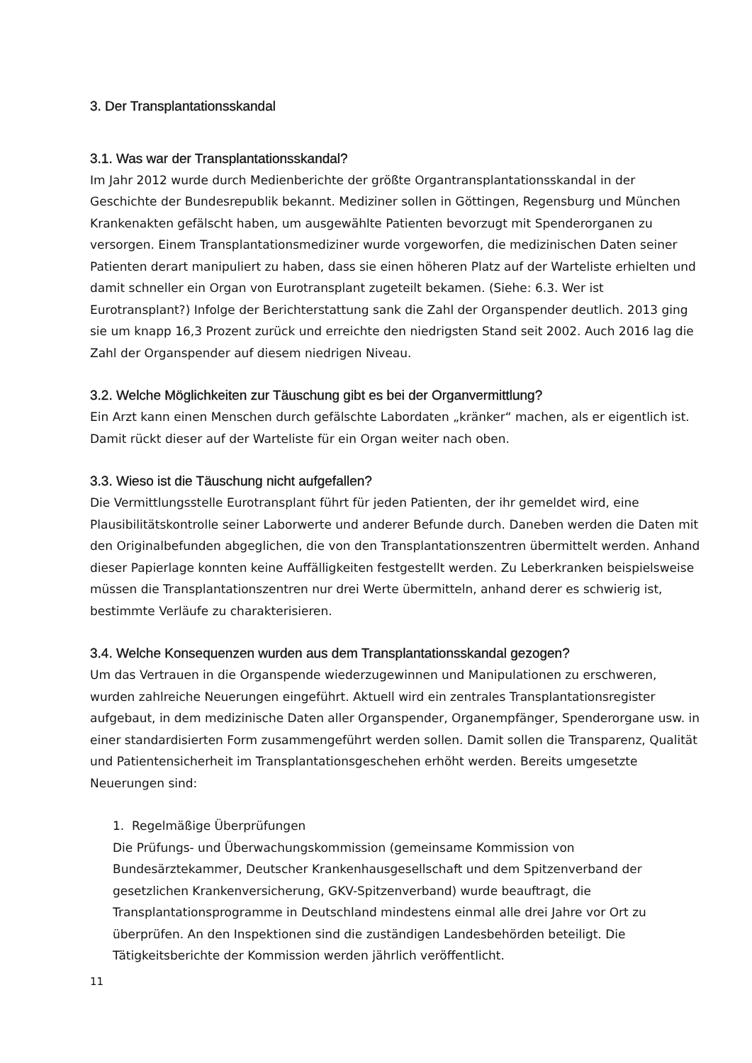3. Der Transplantationsskandal
3.1. Was war der Transplantationsskandal?
Im Jahr 2012 wurde durch Medienberichte der größte Organtransplantationsskandal in der Geschichte der Bundesrepublik bekannt. Mediziner sollen in Göttingen, Regensburg und München Krankenakten gefälscht haben, um ausgewählte Patienten bevorzugt mit Spenderorganen zu versorgen. Einem Transplantationsmediziner wurde vorgeworfen, die medizinischen Daten seiner Patienten derart manipuliert zu haben, dass sie einen höheren Platz auf der Warteliste erhielten und damit schneller ein Organ von Eurotransplant zugeteilt bekamen. (Siehe: 6.3. Wer ist Eurotransplant?) Infolge der Berichterstattung sank die Zahl der Organspender deutlich. 2013 ging sie um knapp 16,3 Prozent zurück und erreichte den niedrigsten Stand seit 2002. Auch 2016 lag die Zahl der Organspender auf diesem niedrigen Niveau.
3.2. Welche Möglichkeiten zur Täuschung gibt es bei der Organvermittlung?
Ein Arzt kann einen Menschen durch gefälschte Labordaten „kränker“ machen, als er eigentlich ist. Damit rückt dieser auf der Warteliste für ein Organ weiter nach oben.
3.3. Wieso ist die Täuschung nicht aufgefallen?
Die Vermittlungsstelle Eurotransplant führt für jeden Patienten, der ihr gemeldet wird, eine Plausibilitätskontrolle seiner Laborwerte und anderer Befunde durch. Daneben werden die Daten mit den Originalbefunden abgeglichen, die von den Transplantationszentren übermittelt werden. Anhand dieser Papierlage konnten keine Auffälligkeiten festgestellt werden. Zu Leberkranken beispielsweise müssen die Transplantationszentren nur drei Werte übermitteln, anhand derer es schwierig ist, bestimmte Verläufe zu charakterisieren.
3.4. Welche Konsequenzen wurden aus dem Transplantationsskandal gezogen?
Um das Vertrauen in die Organspende wiederzugewinnen und Manipulationen zu erschweren, wurden zahlreiche Neuerungen eingeführt. Aktuell wird ein zentrales Transplantationsregister aufgebaut, in dem medizinische Daten aller Organspender, Organempfänger, Spenderorgane usw. in einer standardisierten Form zusammengeführt werden sollen. Damit sollen die Transparenz, Qualität und Patientensicherheit im Transplantationsgeschehen erhöht werden. Bereits umgesetzte Neuerungen sind:
1. Regelmäßige Überprüfungen
Die Prüfungs- und Überwachungskommission (gemeinsame Kommission von Bundesärztekammer, Deutscher Krankenhausgesellschaft und dem Spitzenverband der gesetzlichen Krankenversicherung, GKV-Spitzenverband) wurde beauftragt, die Transplantationsprogramme in Deutschland mindestens einmal alle drei Jahre vor Ort zu überprüfen. An den Inspektionen sind die zuständigen Landesbehörden beteiligt. Die Tätigkeitsberichte der Kommission werden jährlich veröffentlicht.
11